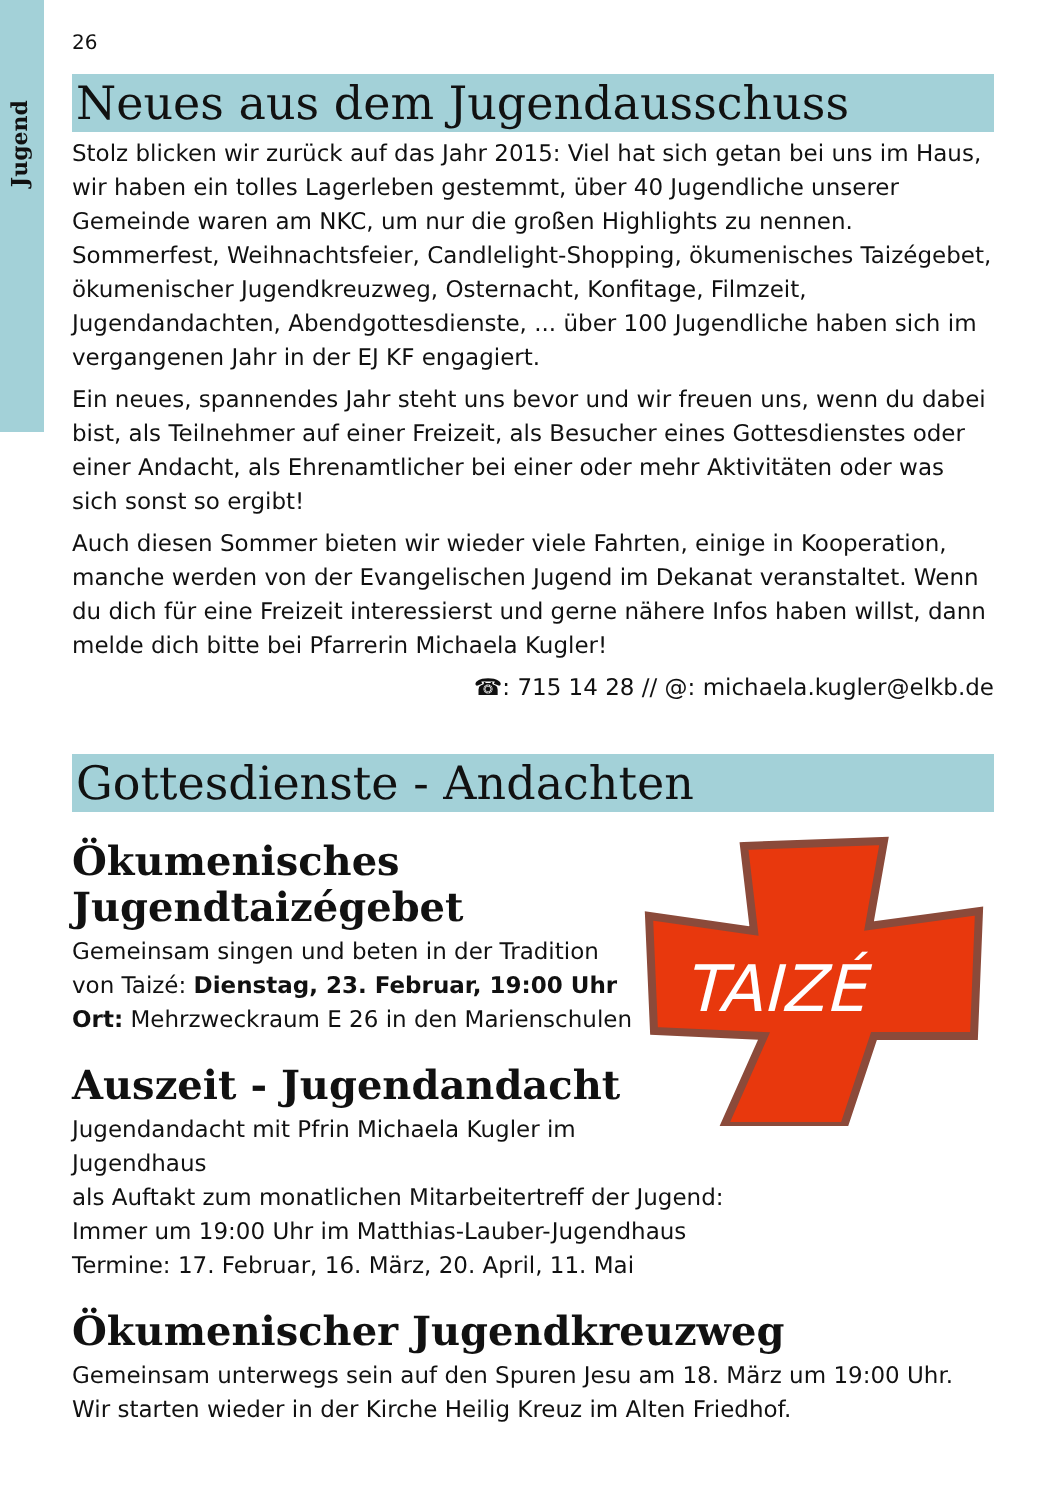Jugend
26
Neues aus dem Jugendausschuss
Stolz blicken wir zurück auf das Jahr 2015: Viel hat sich getan bei uns im Haus, wir haben ein tolles Lagerleben gestemmt, über 40 Jugendliche unserer Gemeinde waren am NKC, um nur die großen Highlights zu nennen. Sommerfest, Weihnachtsfeier, Candlelight-Shopping, ökumenisches Taizégebet, ökumenischer Jugendkreuzweg, Osternacht, Konfitage, Filmzeit, Jugendandachten, Abendgottesdienste, ... über 100 Jugendliche haben sich im vergangenen Jahr in der EJ KF engagiert.
Ein neues, spannendes Jahr steht uns bevor und wir freuen uns, wenn du dabei bist, als Teilnehmer auf einer Freizeit, als Besucher eines Gottesdienstes oder einer Andacht, als Ehrenamtlicher bei einer oder mehr Aktivitäten oder was sich sonst so ergibt!
Auch diesen Sommer bieten wir wieder viele Fahrten, einige in Kooperation, manche werden von der Evangelischen Jugend im Dekanat veranstaltet. Wenn du dich für eine Freizeit interessierst und gerne nähere Infos haben willst, dann melde dich bitte bei Pfarrerin Michaela Kugler!
☎: 715 14 28 // @: michaela.kugler@elkb.de
Gottesdienste - Andachten
TAIZÉ
Ökumenisches
Jugendtaizégebet
Gemeinsam singen und beten in der Tradition
von Taizé: Dienstag, 23. Februar, 19:00 Uhr
Ort: Mehrzweckraum E 26 in den Marienschulen
Auszeit - Jugendandacht
Jugendandacht mit Pfrin Michaela Kugler im Jugendhaus
als Auftakt zum monatlichen Mitarbeitertreff der Jugend:
Immer um 19:00 Uhr im Matthias-Lauber-Jugendhaus
Termine: 17. Februar, 16. März, 20. April, 11. Mai
Ökumenischer Jugendkreuzweg
Gemeinsam unterwegs sein auf den Spuren Jesu am 18. März um 19:00 Uhr.
Wir starten wieder in der Kirche Heilig Kreuz im Alten Friedhof.